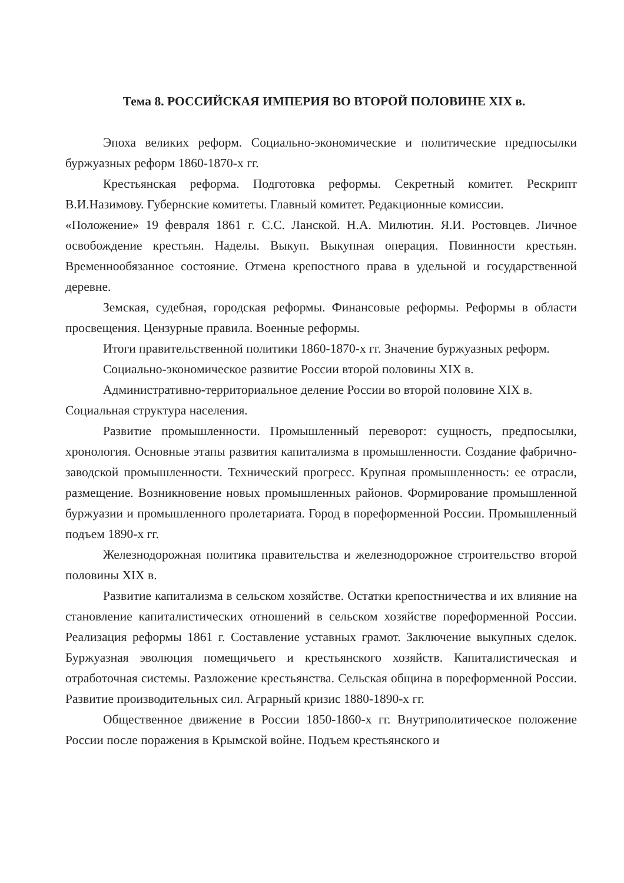Тема 8. РОССИЙСКАЯ ИМПЕРИЯ ВО ВТОРОЙ ПОЛОВИНЕ XIX в.
Эпоха великих реформ. Социально-экономические и политические предпосылки буржуазных реформ 1860-1870-х гг.
Крестьянская реформа. Подготовка реформы. Секретный комитет. Рескрипт В.И.Назимову. Губернские комитеты. Главный комитет. Редакционные комиссии.
«Положение» 19 февраля 1861 г. С.С. Ланской. Н.А. Милютин. Я.И. Ростовцев. Личное освобождение крестьян. Наделы. Выкуп. Выкупная операция. Повинности крестьян. Временнообязанное состояние. Отмена крепостного права в удельной и государственной деревне.
Земская, судебная, городская реформы. Финансовые реформы. Реформы в области просвещения. Цензурные правила. Военные реформы.
Итоги правительственной политики 1860-1870-х гг. Значение буржуазных реформ. Социально-экономическое развитие России второй половины XIX в. Административно-территориальное деление России во второй половине XIX в.
Социальная структура населения.
Развитие промышленности. Промышленный переворот: сущность, предпосылки, хронология. Основные этапы развития капитализма в промышленности. Создание фабрично-заводской промышленности. Технический прогресс. Крупная промышленность: ее отрасли, размещение. Возникновение новых промышленных районов. Формирование промышленной буржуазии и промышленного пролетариата. Город в пореформенной России. Промышленный подъем 1890-х гг.
Железнодорожная политика правительства и железнодорожное строительство второй половины XIX в.
Развитие капитализма в сельском хозяйстве. Остатки крепостничества и их влияние на становление капиталистических отношений в сельском хозяйстве пореформенной России. Реализация реформы 1861 г. Составление уставных грамот. Заключение выкупных сделок. Буржуазная эволюция помещичьего и крестьянского хозяйств. Капиталистическая и отработочная системы. Разложение крестьянства. Сельская община в пореформенной России. Развитие производительных сил. Аграрный кризис 1880-1890-х гг.
Общественное движение в России 1850-1860-х гг. Внутриполитическое положение России после поражения в Крымской войне. Подъем крестьянского и